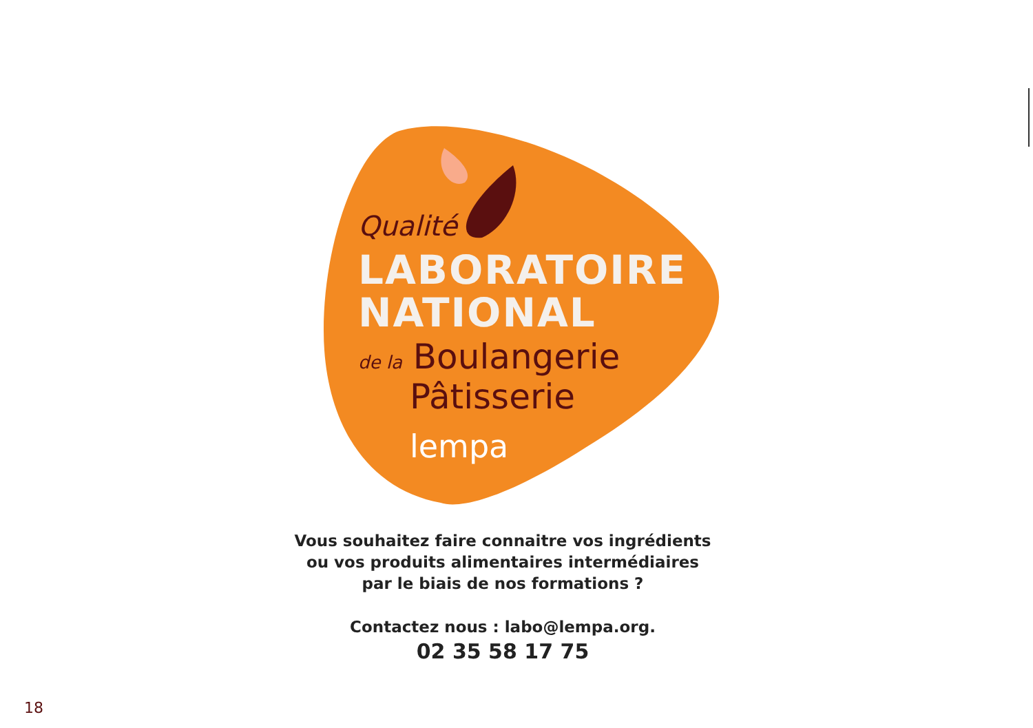Qualité
LABORATOIRE
NATIONAL
de la Boulangerie
Pâtisserie
lempa
Vous souhaitez faire connaitre vos ingrédients
ou vos produits alimentaires intermédiaires
par le biais de nos formations ?
Contactez nous : labo@lempa.org.
02 35 58 17 75
18